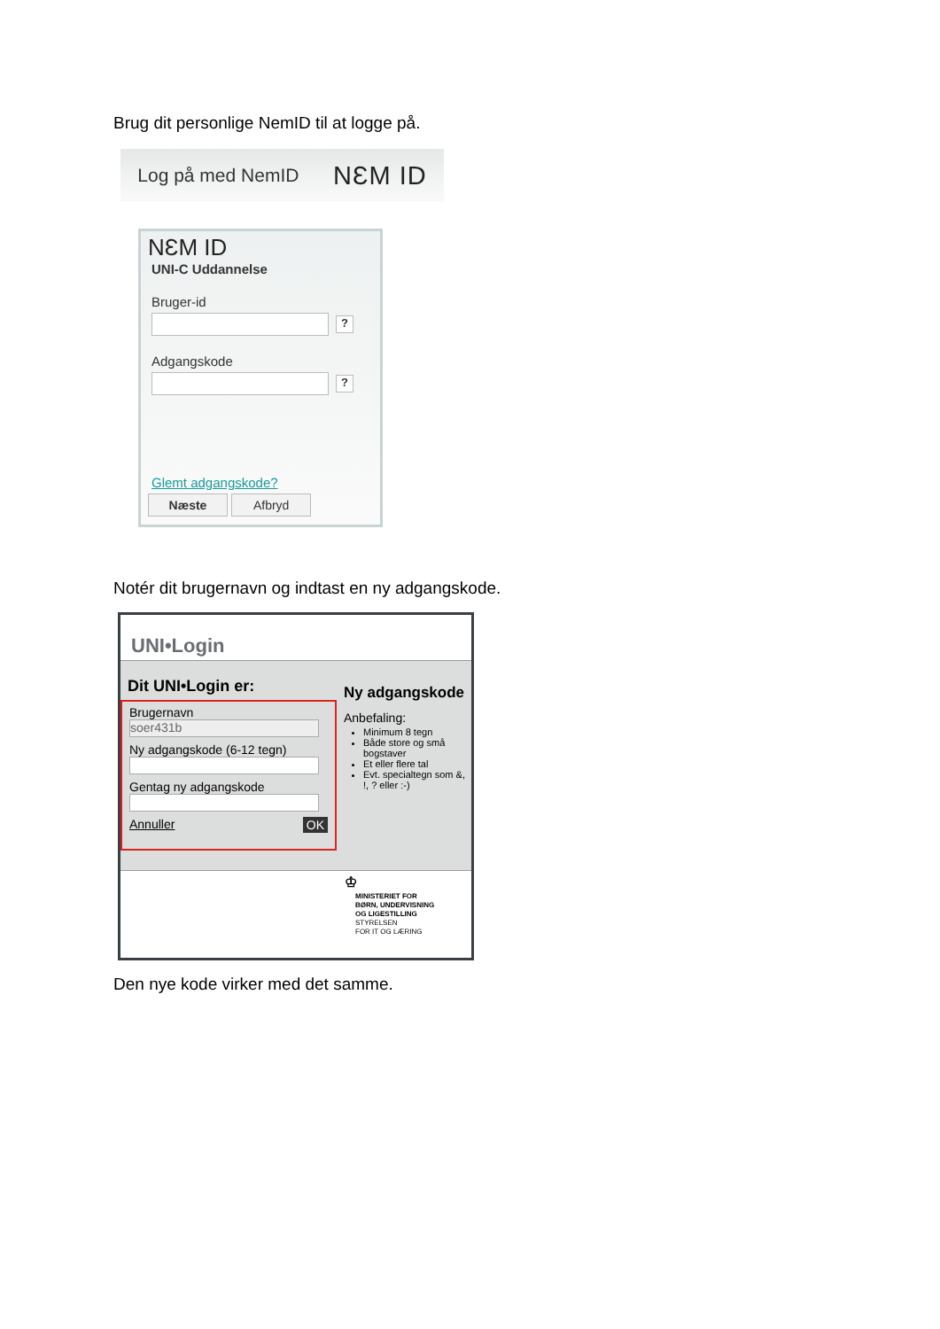Brug dit personlige NemID til at logge på.
Log på med NemID NƐM ID
NƐM ID
UNI-C Uddannelse
Bruger-id
?
Adgangskode
?
Glemt adgangskode?
Næste Afbryd
Notér dit brugernavn og indtast en ny adgangskode.
UNI•Login
Dit UNI•Login er:
Brugernavn
soer431b
Ny adgangskode (6-12 tegn)
Gentag ny adgangskode
Annuller OK
Ny adgangskode
Anbefaling:
Minimum 8 tegn
Både store og små bogstaver
Et eller flere tal
Evt. specialtegn som &, !, ? eller :-)
♔
MINISTERIET FOR
BØRN, UNDERVISNING
OG LIGESTILLING
STYRELSEN
FOR IT OG LÆRING
Den nye kode virker med det samme.